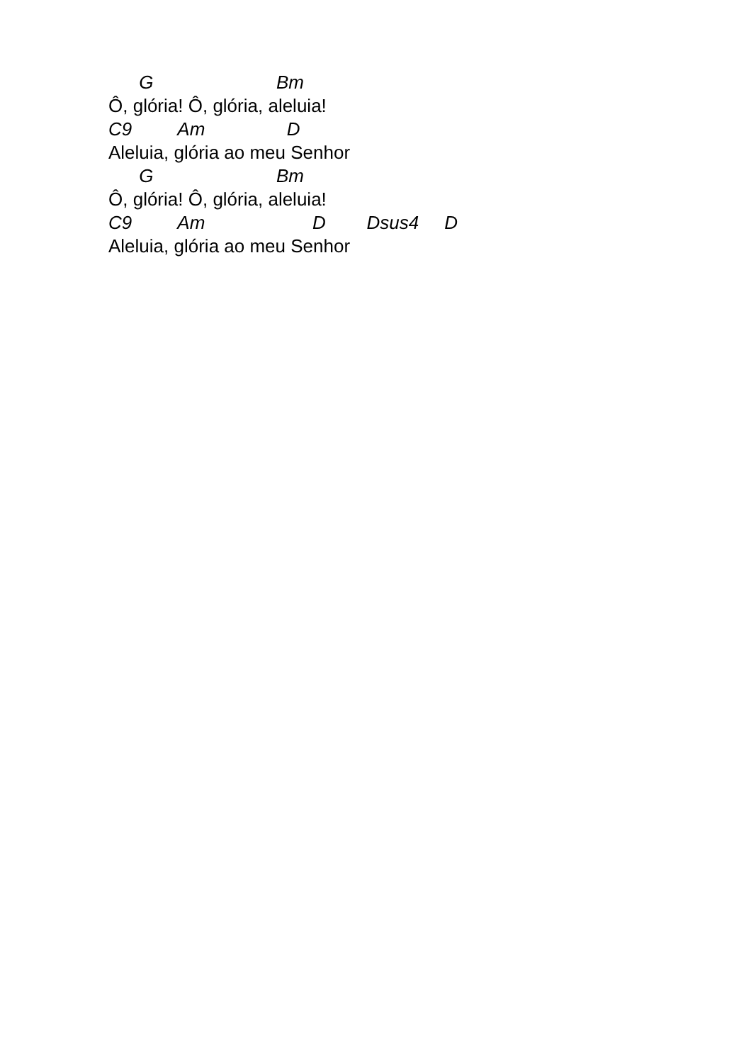G Bm
Ô, glória! Ô, glória, aleluia!
C9 Am D
Aleluia, glória ao meu Senhor
G Bm
Ô, glória! Ô, glória, aleluia!
C9 Am D Dsus4 D
Aleluia, glória ao meu Senhor